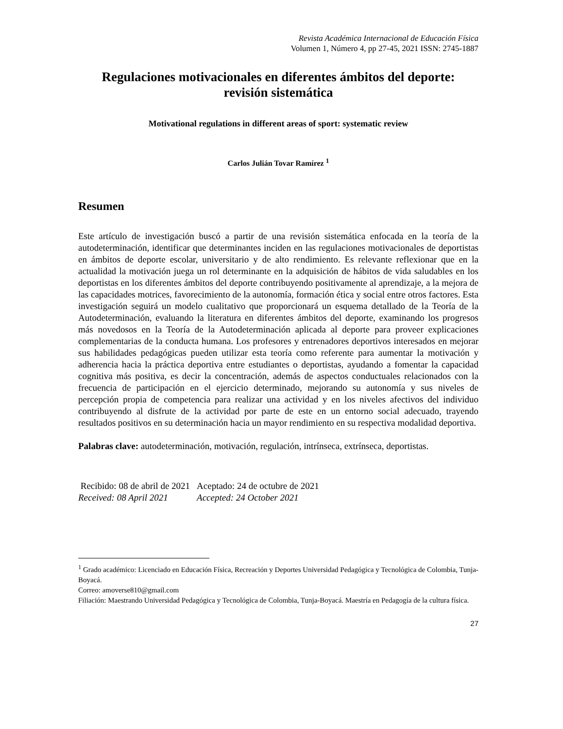Revista Académica Internacional de Educación Física
Volumen 1, Número 4, pp 27-45, 2021 ISSN: 2745-1887
Regulaciones motivacionales en diferentes ámbitos del deporte: revisión sistemática
Motivational regulations in different areas of sport: systematic review
Carlos Julián Tovar Ramírez <sup>1</sup>
Resumen
Este artículo de investigación buscó a partir de una revisión sistemática enfocada en la teoría de la autodeterminación, identificar que determinantes inciden en las regulaciones motivacionales de deportistas en ámbitos de deporte escolar, universitario y de alto rendimiento. Es relevante reflexionar que en la actualidad la motivación juega un rol determinante en la adquisición de hábitos de vida saludables en los deportistas en los diferentes ámbitos del deporte contribuyendo positivamente al aprendizaje, a la mejora de las capacidades motrices, favorecimiento de la autonomía, formación ética y social entre otros factores. Esta investigación seguirá un modelo cualitativo que proporcionará un esquema detallado de la Teoría de la Autodeterminación, evaluando la literatura en diferentes ámbitos del deporte, examinando los progresos más novedosos en la Teoría de la Autodeterminación aplicada al deporte para proveer explicaciones complementarias de la conducta humana. Los profesores y entrenadores deportivos interesados en mejorar sus habilidades pedagógicas pueden utilizar esta teoría como referente para aumentar la motivación y adherencia hacia la práctica deportiva entre estudiantes o deportistas, ayudando a fomentar la capacidad cognitiva más positiva, es decir la concentración, además de aspectos conductuales relacionados con la frecuencia de participación en el ejercicio determinado, mejorando su autonomía y sus niveles de percepción propia de competencia para realizar una actividad y en los niveles afectivos del individuo contribuyendo al disfrute de la actividad por parte de este en un entorno social adecuado, trayendo resultados positivos en su determinación hacia un mayor rendimiento en su respectiva modalidad deportiva.
Palabras clave: autodeterminación, motivación, regulación, intrínseca, extrínseca, deportistas.
| Recibido: 08 de abril de 2021 | Aceptado: 24 de octubre de 2021 |
| Received: 08 April 2021 | Accepted: 24 October 2021 |
<sup>1</sup> Grado académico: Licenciado en Educación Física, Recreación y Deportes Universidad Pedagógica y Tecnológica de Colombia, Tunja-Boyacá.
Correo: amoverse810@gmail.com
Filiación: Maestrando Universidad Pedagógica y Tecnológica de Colombia, Tunja-Boyacá. Maestría en Pedagogía de la cultura física.
27